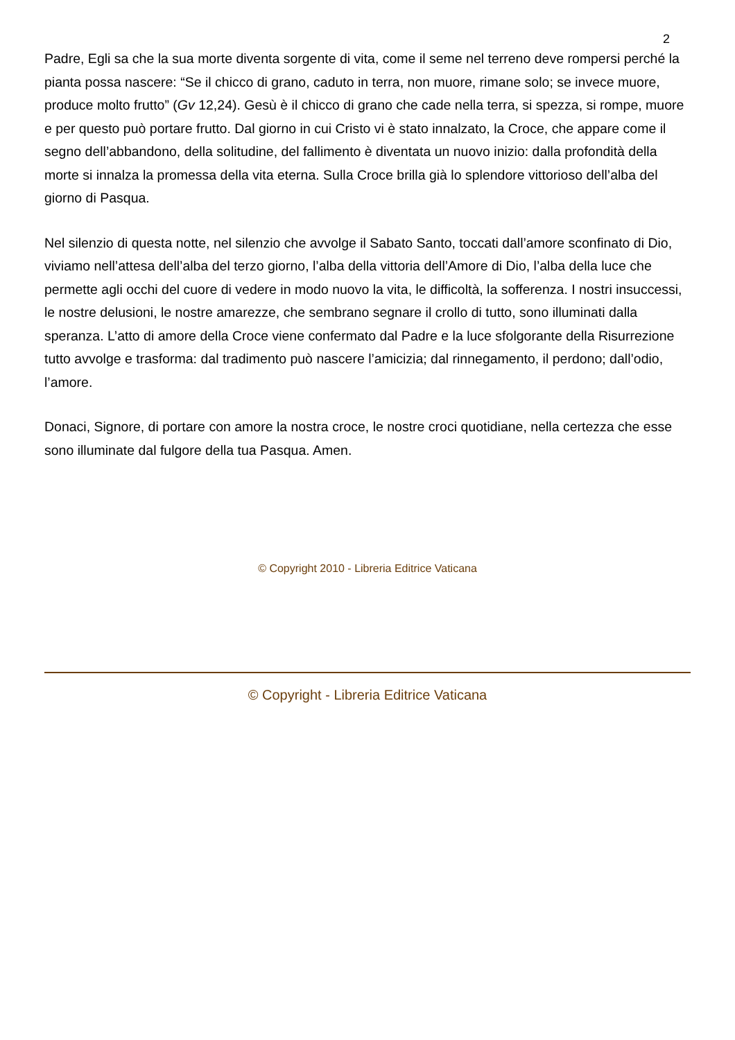2
Padre, Egli sa che la sua morte diventa sorgente di vita, come il seme nel terreno deve rompersi perché la pianta possa nascere: “Se il chicco di grano, caduto in terra, non muore, rimane solo; se invece muore, produce molto frutto” (Gv 12,24). Gesù è il chicco di grano che cade nella terra, si spezza, si rompe, muore e per questo può portare frutto. Dal giorno in cui Cristo vi è stato innalzato, la Croce, che appare come il segno dell’abbandono, della solitudine, del fallimento è diventata un nuovo inizio: dalla profondità della morte si innalza la promessa della vita eterna. Sulla Croce brilla già lo splendore vittorioso dell’alba del giorno di Pasqua.
Nel silenzio di questa notte, nel silenzio che avvolge il Sabato Santo, toccati dall’amore sconfinato di Dio, viviamo nell’attesa dell’alba del terzo giorno, l’alba della vittoria dell’Amore di Dio, l’alba della luce che permette agli occhi del cuore di vedere in modo nuovo la vita, le difficoltà, la sofferenza. I nostri insuccessi, le nostre delusioni, le nostre amarezze, che sembrano segnare il crollo di tutto, sono illuminati dalla speranza. L’atto di amore della Croce viene confermato dal Padre e la luce sfolgorante della Risurrezione tutto avvolge e trasforma: dal tradimento può nascere l’amicizia; dal rinnegamento, il perdono; dall’odio, l’amore.
Donaci, Signore, di portare con amore la nostra croce, le nostre croci quotidiane, nella certezza che esse sono illuminate dal fulgore della tua Pasqua. Amen.
© Copyright 2010 - Libreria Editrice Vaticana
© Copyright - Libreria Editrice Vaticana